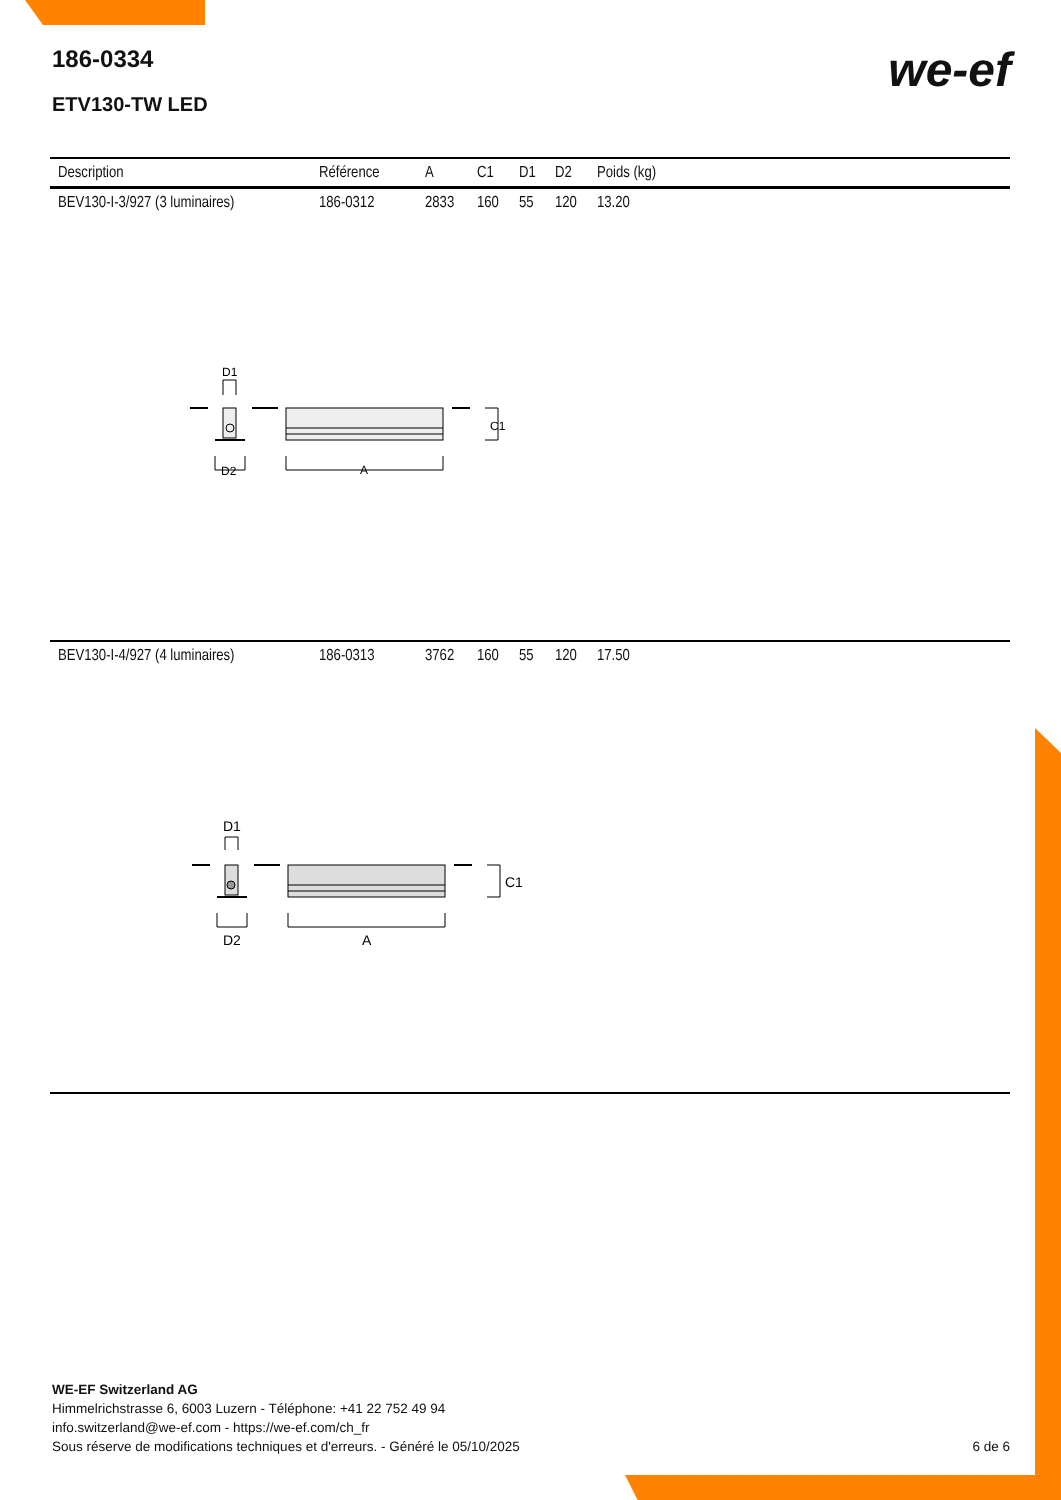186-0334
ETV130-TW LED
we-ef
| Description | Référence | A | C1 | D1 | D2 | Poids (kg) |
| --- | --- | --- | --- | --- | --- | --- |
| BEV130-I-3/927 (3 luminaires) | 186-0312 | 2833 | 160 | 55 | 120 | 13.20 |
D1
C1
D2
A
| BEV130-I-4/927 (4 luminaires) | 186-0313 | 3762 | 160 | 55 | 120 | 17.50 |
D1
C1
D2
A
WE-EF Switzerland AG
Himmelrichstrasse 6, 6003 Luzern - Téléphone: +41 22 752 49 94
info.switzerland@we-ef.com - https://we-ef.com/ch_fr
Sous réserve de modifications techniques et d'erreurs. - Généré le 05/10/2025
6 de 6